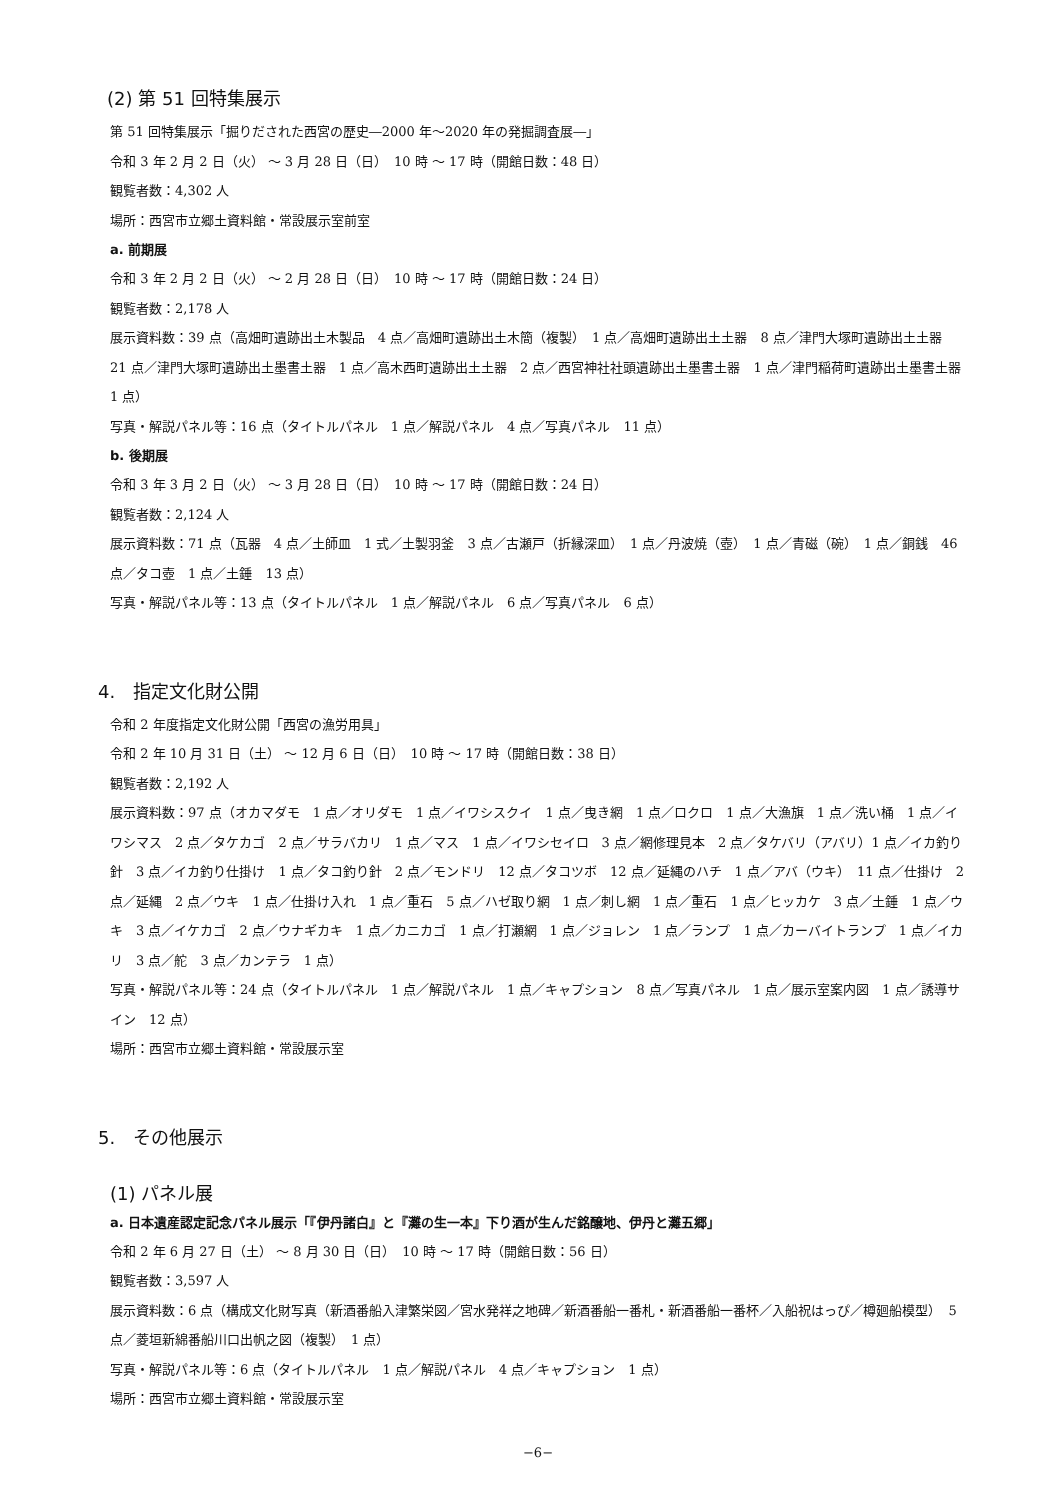(2) 第 51 回特集展示
第 51 回特集展示「掘りだされた西宮の歴史―2000 年～2020 年の発掘調査展―」
令和 3 年 2 月 2 日（火） ～ 3 月 28 日（日）　10 時 ～ 17 時（開館日数：48 日）
観覧者数：4,302 人
場所：西宮市立郷土資料館・常設展示室前室
a. 前期展
令和 3 年 2 月 2 日（火） ～ 2 月 28 日（日）　10 時 ～ 17 時（開館日数：24 日）
観覧者数：2,178 人
展示資料数：39 点（高畑町遺跡出土木製品　4 点／高畑町遺跡出土木簡（複製）　1 点／高畑町遺跡出土土器　8 点／津門大塚町遺跡出土土器　21 点／津門大塚町遺跡出土墨書土器　1 点／高木西町遺跡出土土器　2 点／西宮神社社頭遺跡出土墨書土器　1 点／津門稲荷町遺跡出土墨書土器　1 点）
写真・解説パネル等：16 点（タイトルパネル　1 点／解説パネル　4 点／写真パネル　11 点）
b. 後期展
令和 3 年 3 月 2 日（火） ～ 3 月 28 日（日）　10 時 ～ 17 時（開館日数：24 日）
観覧者数：2,124 人
展示資料数：71 点（瓦器　4 点／土師皿　1 式／土製羽釜　3 点／古瀬戸（折縁深皿）　1 点／丹波焼（壺）　1 点／青磁（碗）　1 点／銅銭　46 点／タコ壺　1 点／土錘　13 点）
写真・解説パネル等：13 点（タイトルパネル　1 点／解説パネル　6 点／写真パネル　6 点）
4.　指定文化財公開
令和 2 年度指定文化財公開「西宮の漁労用具」
令和 2 年 10 月 31 日（土） ～ 12 月 6 日（日）　10 時 ～ 17 時（開館日数：38 日）
観覧者数：2,192 人
展示資料数：97 点（オカマダモ　1 点／オリダモ　1 点／イワシスクイ　1 点／曳き網　1 点／ロクロ　1 点／大漁旗　1 点／洗い桶　1 点／イワシマス　2 点／タケカゴ　2 点／サラバカリ　1 点／マス　1 点／イワシセイロ　3 点／網修理見本　2 点／タケバリ（アバリ）1 点／イカ釣り針　3 点／イカ釣り仕掛け　1 点／タコ釣り針　2 点／モンドリ　12 点／タコツボ　12 点／延縄のハチ　1 点／アバ（ウキ）　11 点／仕掛け　2 点／延縄　2 点／ウキ　1 点／仕掛け入れ　1 点／重石　5 点／ハゼ取り網　1 点／刺し網　1 点／重石　1 点／ヒッカケ　3 点／土錘　1 点／ウキ　3 点／イケカゴ　2 点／ウナギカキ　1 点／カニカゴ　1 点／打瀬網　1 点／ジョレン　1 点／ランプ　1 点／カーバイトランプ　1 点／イカリ　3 点／舵　3 点／カンテラ　1 点）
写真・解説パネル等：24 点（タイトルパネル　1 点／解説パネル　1 点／キャプション　8 点／写真パネル　1 点／展示室案内図　1 点／誘導サイン　12 点）
場所：西宮市立郷土資料館・常設展示室
5.　その他展示
(1) パネル展
a. 日本遺産認定記念パネル展示「『伊丹諸白』と『灘の生一本』下り酒が生んだ銘醸地、伊丹と灘五郷」
令和 2 年 6 月 27 日（土） ～ 8 月 30 日（日）　10 時 ～ 17 時（開館日数：56 日）
観覧者数：3,597 人
展示資料数：6 点（構成文化財写真（新酒番船入津繁栄図／宮水発祥之地碑／新酒番船一番札・新酒番船一番杯／入船祝はっぴ／樽廻船模型）　5 点／菱垣新綿番船川口出帆之図（複製）　1 点）
写真・解説パネル等：6 点（タイトルパネル　1 点／解説パネル　4 点／キャプション　1 点）
場所：西宮市立郷土資料館・常設展示室
−6−